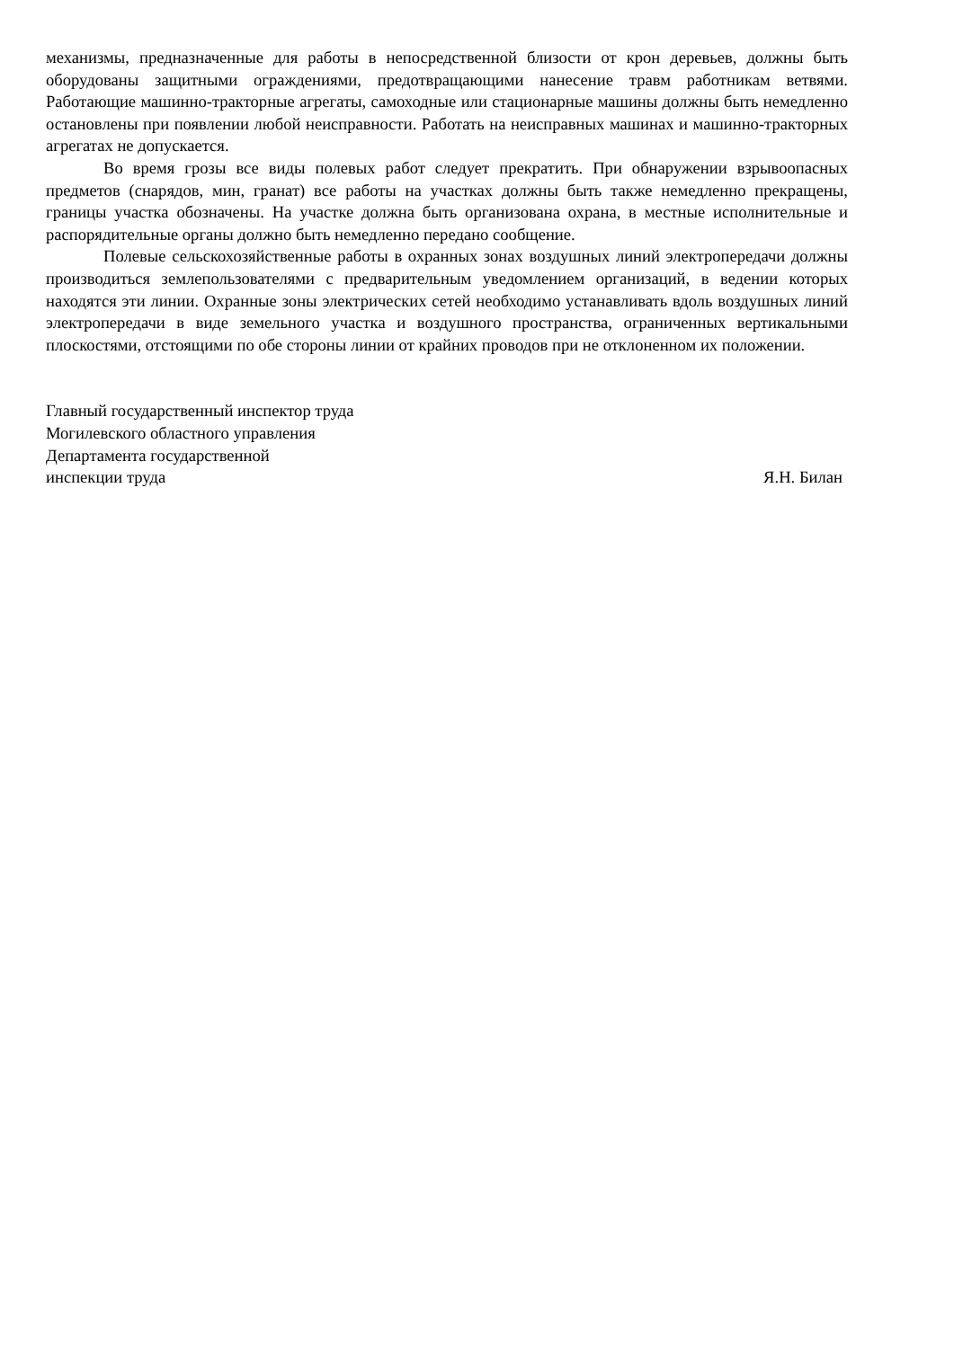механизмы, предназначенные для работы в непосредственной близости от крон деревьев, должны быть оборудованы защитными ограждениями, предотвращающими нанесение травм работникам ветвями. Работающие машинно-тракторные агрегаты, самоходные или стационарные машины должны быть немедленно остановлены при появлении любой неисправности. Работать на неисправных машинах и машинно-тракторных агрегатах не допускается.
Во время грозы все виды полевых работ следует прекратить. При обнаружении взрывоопасных предметов (снарядов, мин, гранат) все работы на участках должны быть также немедленно прекращены, границы участка обозначены. На участке должна быть организована охрана, в местные исполнительные и распорядительные органы должно быть немедленно передано сообщение.
Полевые сельскохозяйственные работы в охранных зонах воздушных линий электропередачи должны производиться землепользователями с предварительным уведомлением организаций, в ведении которых находятся эти линии. Охранные зоны электрических сетей необходимо устанавливать вдоль воздушных линий электропередачи в виде земельного участка и воздушного пространства, ограниченных вертикальными плоскостями, отстоящими по обе стороны линии от крайних проводов при не отклоненном их положении.
Главный государственный инспектор труда
Могилевского областного управления
Департамента государственной
инспекции труда Я.Н. Билан